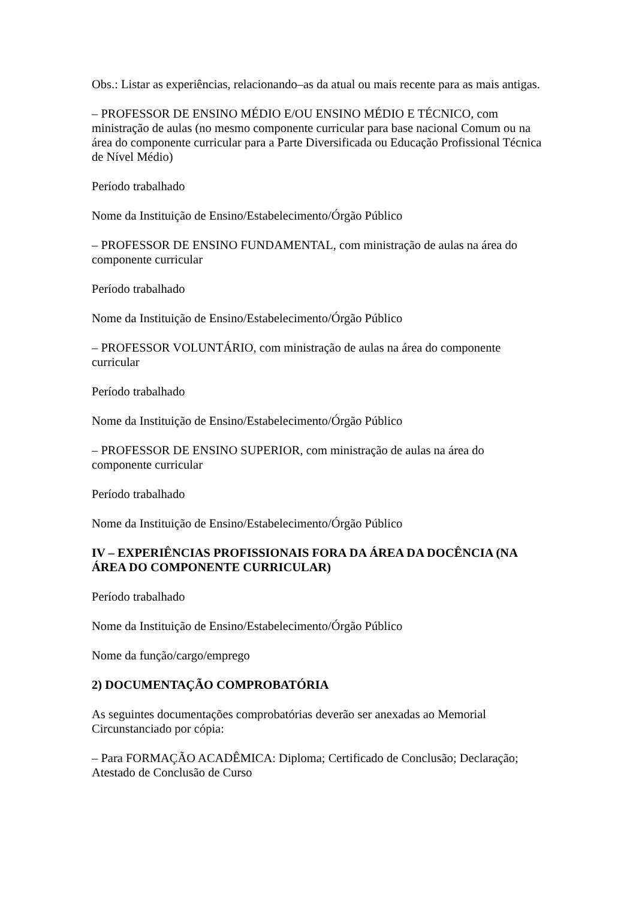Obs.: Listar as experiências, relacionando–as da atual ou mais recente para as mais antigas.
– PROFESSOR DE ENSINO MÉDIO E/OU ENSINO MÉDIO E TÉCNICO, com ministração de aulas (no mesmo componente curricular para base nacional Comum ou na área do componente curricular para a Parte Diversificada ou Educação Profissional Técnica de Nível Médio)
Período trabalhado
Nome da Instituição de Ensino/Estabelecimento/Órgão Público
– PROFESSOR DE ENSINO FUNDAMENTAL, com ministração de aulas na área do componente curricular
Período trabalhado
Nome da Instituição de Ensino/Estabelecimento/Órgão Público
– PROFESSOR VOLUNTÁRIO, com ministração de aulas na área do componente curricular
Período trabalhado
Nome da Instituição de Ensino/Estabelecimento/Órgão Público
– PROFESSOR DE ENSINO SUPERIOR, com ministração de aulas na área do componente curricular
Período trabalhado
Nome da Instituição de Ensino/Estabelecimento/Órgão Público
IV – EXPERIÊNCIAS PROFISSIONAIS FORA DA ÁREA DA DOCÊNCIA (NA ÁREA DO COMPONENTE CURRICULAR)
Período trabalhado
Nome da Instituição de Ensino/Estabelecimento/Órgão Público
Nome da função/cargo/emprego
2) DOCUMENTAÇÃO COMPROBATÓRIA
As seguintes documentações comprobatórias deverão ser anexadas ao Memorial Circunstanciado por cópia:
– Para FORMAÇÃO ACADÊMICA: Diploma; Certificado de Conclusão; Declaração; Atestado de Conclusão de Curso